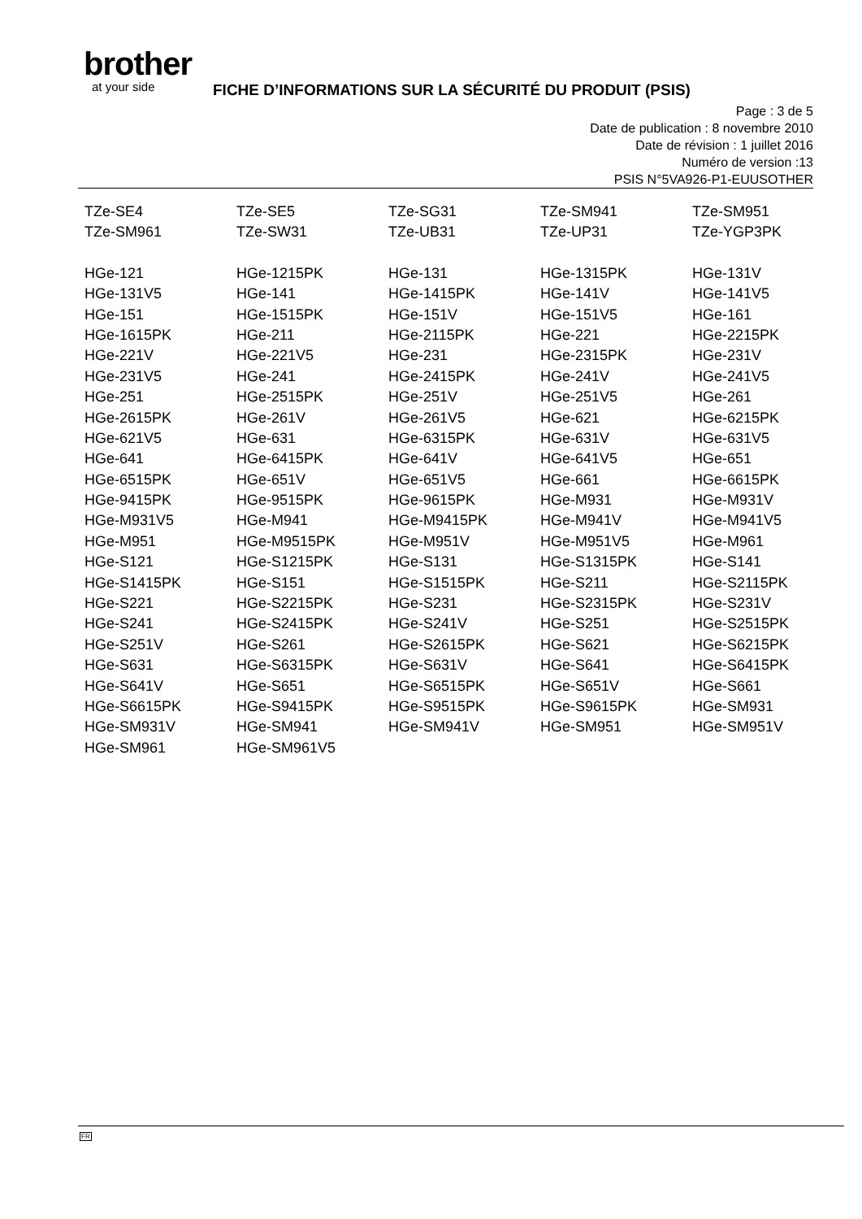brother
at your side
FICHE D’INFORMATIONS SUR LA SÉCURITÉ DU PRODUIT (PSIS)
Page : 3 de 5
Date de publication : 8 novembre 2010
Date de révision : 1 juillet 2016
Numéro de version :13
PSIS N°5VA926-P1-EUUSOTHER
| TZe-SE4 | TZe-SE5 | TZe-SG31 | TZe-SM941 | TZe-SM951 |
| TZe-SM961 | TZe-SW31 | TZe-UB31 | TZe-UP31 | TZe-YGP3PK |
| HGe-121 | HGe-1215PK | HGe-131 | HGe-1315PK | HGe-131V |
| HGe-131V5 | HGe-141 | HGe-1415PK | HGe-141V | HGe-141V5 |
| HGe-151 | HGe-1515PK | HGe-151V | HGe-151V5 | HGe-161 |
| HGe-1615PK | HGe-211 | HGe-2115PK | HGe-221 | HGe-2215PK |
| HGe-221V | HGe-221V5 | HGe-231 | HGe-2315PK | HGe-231V |
| HGe-231V5 | HGe-241 | HGe-2415PK | HGe-241V | HGe-241V5 |
| HGe-251 | HGe-2515PK | HGe-251V | HGe-251V5 | HGe-261 |
| HGe-2615PK | HGe-261V | HGe-261V5 | HGe-621 | HGe-6215PK |
| HGe-621V5 | HGe-631 | HGe-6315PK | HGe-631V | HGe-631V5 |
| HGe-641 | HGe-6415PK | HGe-641V | HGe-641V5 | HGe-651 |
| HGe-6515PK | HGe-651V | HGe-651V5 | HGe-661 | HGe-6615PK |
| HGe-9415PK | HGe-9515PK | HGe-9615PK | HGe-M931 | HGe-M931V |
| HGe-M931V5 | HGe-M941 | HGe-M9415PK | HGe-M941V | HGe-M941V5 |
| HGe-M951 | HGe-M9515PK | HGe-M951V | HGe-M951V5 | HGe-M961 |
| HGe-S121 | HGe-S1215PK | HGe-S131 | HGe-S1315PK | HGe-S141 |
| HGe-S1415PK | HGe-S151 | HGe-S1515PK | HGe-S211 | HGe-S2115PK |
| HGe-S221 | HGe-S2215PK | HGe-S231 | HGe-S2315PK | HGe-S231V |
| HGe-S241 | HGe-S2415PK | HGe-S241V | HGe-S251 | HGe-S2515PK |
| HGe-S251V | HGe-S261 | HGe-S2615PK | HGe-S621 | HGe-S6215PK |
| HGe-S631 | HGe-S6315PK | HGe-S631V | HGe-S641 | HGe-S6415PK |
| HGe-S641V | HGe-S651 | HGe-S6515PK | HGe-S651V | HGe-S661 |
| HGe-S6615PK | HGe-S9415PK | HGe-S9515PK | HGe-S9615PK | HGe-SM931 |
| HGe-SM931V | HGe-SM941 | HGe-SM941V | HGe-SM951 | HGe-SM951V |
| HGe-SM961 | HGe-SM961V5 | | | |
FR